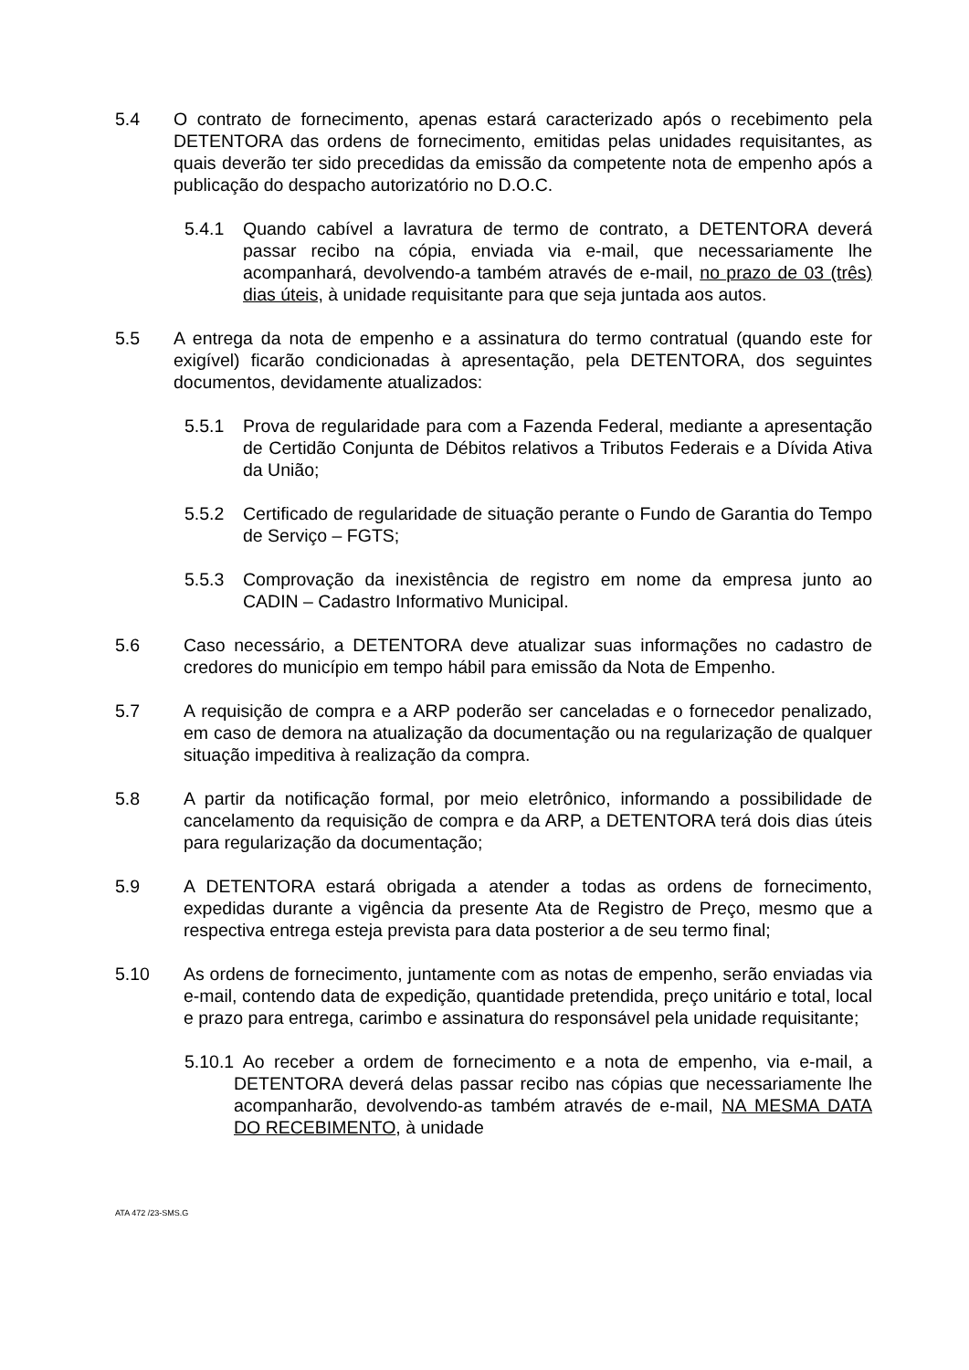5.4 O contrato de fornecimento, apenas estará caracterizado após o recebimento pela DETENTORA das ordens de fornecimento, emitidas pelas unidades requisitantes, as quais deverão ter sido precedidas da emissão da competente nota de empenho após a publicação do despacho autorizatório no D.O.C.
5.4.1 Quando cabível a lavratura de termo de contrato, a DETENTORA deverá passar recibo na cópia, enviada via e-mail, que necessariamente lhe acompanhará, devolvendo-a também através de e-mail, no prazo de 03 (três) dias úteis, à unidade requisitante para que seja juntada aos autos.
5.5 A entrega da nota de empenho e a assinatura do termo contratual (quando este for exigível) ficarão condicionadas à apresentação, pela DETENTORA, dos seguintes documentos, devidamente atualizados:
5.5.1 Prova de regularidade para com a Fazenda Federal, mediante a apresentação de Certidão Conjunta de Débitos relativos a Tributos Federais e a Dívida Ativa da União;
5.5.2 Certificado de regularidade de situação perante o Fundo de Garantia do Tempo de Serviço – FGTS;
5.5.3 Comprovação da inexistência de registro em nome da empresa junto ao CADIN – Cadastro Informativo Municipal.
5.6 Caso necessário, a DETENTORA deve atualizar suas informações no cadastro de credores do município em tempo hábil para emissão da Nota de Empenho.
5.7 A requisição de compra e a ARP poderão ser canceladas e o fornecedor penalizado, em caso de demora na atualização da documentação ou na regularização de qualquer situação impeditiva à realização da compra.
5.8 A partir da notificação formal, por meio eletrônico, informando a possibilidade de cancelamento da requisição de compra e da ARP, a DETENTORA terá dois dias úteis para regularização da documentação;
5.9 A DETENTORA estará obrigada a atender a todas as ordens de fornecimento, expedidas durante a vigência da presente Ata de Registro de Preço, mesmo que a respectiva entrega esteja prevista para data posterior a de seu termo final;
5.10 As ordens de fornecimento, juntamente com as notas de empenho, serão enviadas via e-mail, contendo data de expedição, quantidade pretendida, preço unitário e total, local e prazo para entrega, carimbo e assinatura do responsável pela unidade requisitante;
5.10.1 Ao receber a ordem de fornecimento e a nota de empenho, via e-mail, a DETENTORA deverá delas passar recibo nas cópias que necessariamente lhe acompanharão, devolvendo-as também através de e-mail, NA MESMA DATA DO RECEBIMENTO, à unidade
ATA 472 /23-SMS.G